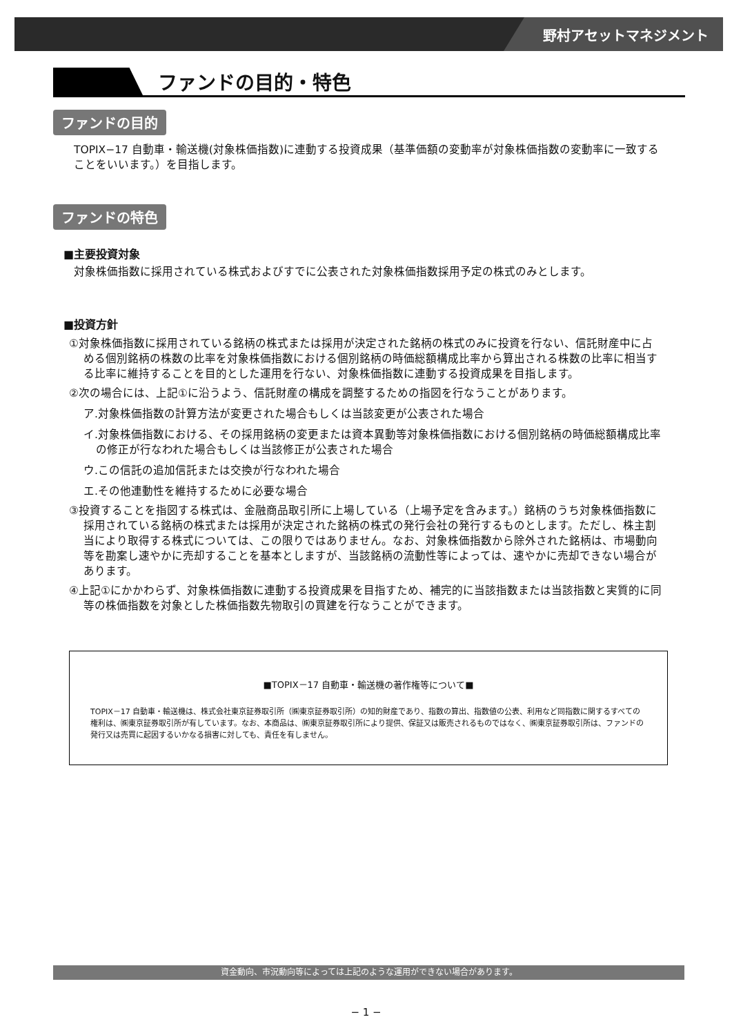野村アセットマネジメント
ファンドの目的・特色
ファンドの目的
TOPIX−17 自動車・輸送機(対象株価指数)に連動する投資成果（基準価額の変動率が対象株価指数の変動率に一致することをいいます。）を目指します。
ファンドの特色
■主要投資対象
対象株価指数に採用されている株式およびすでに公表された対象株価指数採用予定の株式のみとします。
■投資方針
①対象株価指数に採用されている銘柄の株式または採用が決定された銘柄の株式のみに投資を行ない、信託財産中に占める個別銘柄の株数の比率を対象株価指数における個別銘柄の時価総額構成比率から算出される株数の比率に相当する比率に維持することを目的とした運用を行ない、対象株価指数に連動する投資成果を目指します。
②次の場合には、上記①に沿うよう、信託財産の構成を調整するための指図を行なうことがあります。
ア.対象株価指数の計算方法が変更された場合もしくは当該変更が公表された場合
イ.対象株価指数における、その採用銘柄の変更または資本異動等対象株価指数における個別銘柄の時価総額構成比率の修正が行なわれた場合もしくは当該修正が公表された場合
ウ.この信託の追加信託または交換が行なわれた場合
エ.その他連動性を維持するために必要な場合
③投資することを指図する株式は、金融商品取引所に上場している（上場予定を含みます。）銘柄のうち対象株価指数に採用されている銘柄の株式または採用が決定された銘柄の株式の発行会社の発行するものとします。ただし、株主割当により取得する株式については、この限りではありません。なお、対象株価指数から除外された銘柄は、市場動向等を勘案し速やかに売却することを基本としますが、当該銘柄の流動性等によっては、速やかに売却できない場合があります。
④上記①にかかわらず、対象株価指数に連動する投資成果を目指すため、補完的に当該指数または当該指数と実質的に同等の株価指数を対象とした株価指数先物取引の買建を行なうことができます。
■TOPIX－17 自動車・輸送機の著作権等について■
TOPIX－17 自動車・輸送機は、株式会社東京証券取引所（㈱東京証券取引所）の知的財産であり、指数の算出、指数値の公表、利用など同指数に関するすべての権利は、㈱東京証券取引所が有しています。なお、本商品は、㈱東京証券取引所により提供、保証又は販売されるものではなく、㈱東京証券取引所は、ファンドの発行又は売買に起因するいかなる損害に対しても、責任を有しません。
資金動向、市況動向等によっては上記のような運用ができない場合があります。
− 1 −